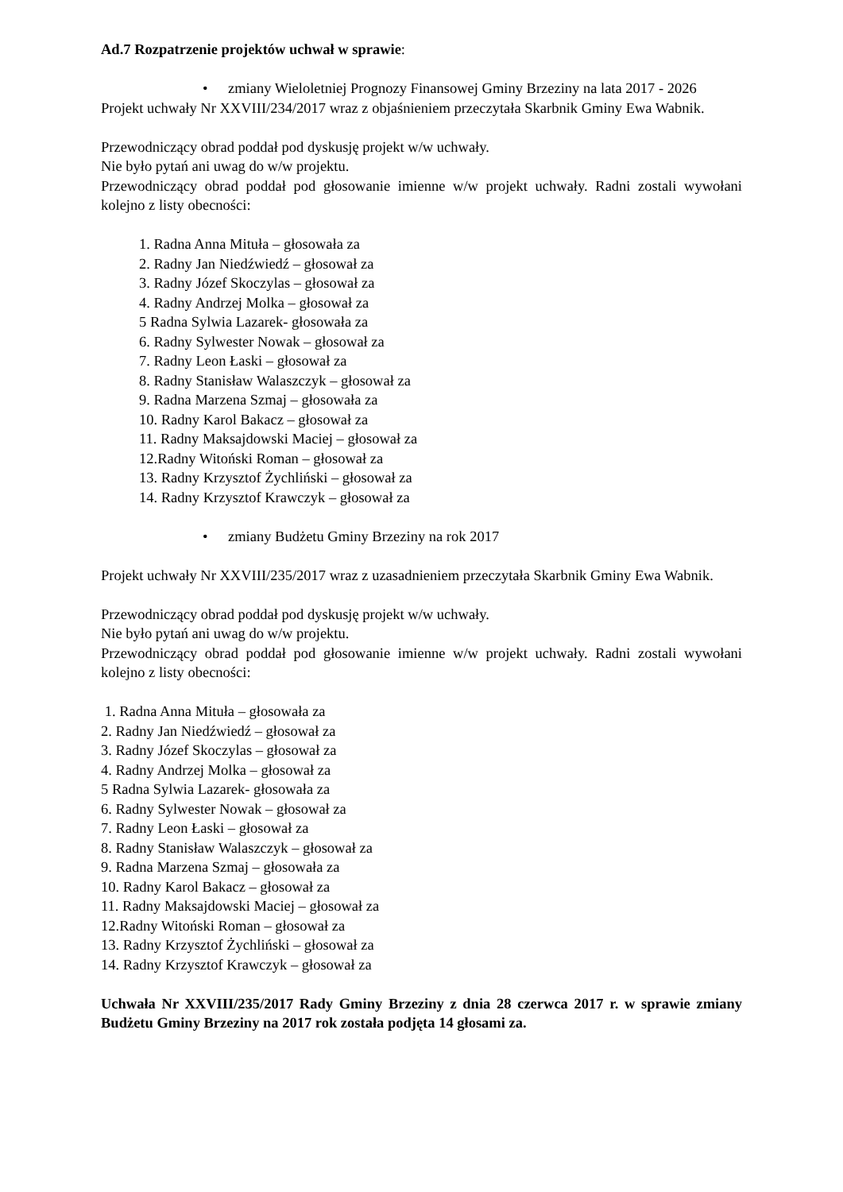Ad.7 Rozpatrzenie projektów uchwał w sprawie:
• zmiany Wieloletniej Prognozy Finansowej Gminy Brzeziny na lata 2017 - 2026
Projekt uchwały Nr XXVIII/234/2017 wraz z objaśnieniem przeczytała Skarbnik Gminy Ewa Wabnik.
Przewodniczący obrad poddał pod dyskusję projekt w/w uchwały.
Nie było pytań ani uwag do w/w projektu.
Przewodniczący obrad poddał pod głosowanie imienne w/w projekt uchwały. Radni zostali wywołani kolejno z listy obecności:
1. Radna Anna Mituła – głosowała za
2. Radny Jan Niedźwiedź – głosował za
3. Radny Józef Skoczylas – głosował za
4. Radny Andrzej Molka – głosował za
5 Radna Sylwia Lazarek- głosowała za
6. Radny Sylwester Nowak – głosował za
7. Radny Leon Łaski – głosował za
8. Radny Stanisław Walaszczyk – głosował za
9. Radna Marzena Szmaj – głosowała za
10. Radny Karol Bakacz – głosował za
11. Radny Maksajdowski Maciej – głosował za
12.Radny Witoński Roman – głosował za
13. Radny Krzysztof Żychliński – głosował za
14. Radny Krzysztof Krawczyk – głosował za
• zmiany Budżetu Gminy Brzeziny na rok 2017
Projekt uchwały Nr XXVIII/235/2017 wraz z uzasadnieniem przeczytała Skarbnik Gminy Ewa Wabnik.
Przewodniczący obrad poddał pod dyskusję projekt w/w uchwały.
Nie było pytań ani uwag do w/w projektu.
Przewodniczący obrad poddał pod głosowanie imienne w/w projekt uchwały. Radni zostali wywołani kolejno z listy obecności:
1. Radna Anna Mituła – głosowała za
2. Radny Jan Niedźwiedź – głosował za
3. Radny Józef Skoczylas – głosował za
4. Radny Andrzej Molka – głosował za
5 Radna Sylwia Lazarek- głosowała za
6. Radny Sylwester Nowak – głosował za
7. Radny Leon Łaski – głosował za
8. Radny Stanisław Walaszczyk – głosował za
9. Radna Marzena Szmaj – głosowała za
10. Radny Karol Bakacz – głosował za
11. Radny Maksajdowski Maciej – głosował za
12.Radny Witoński Roman – głosował za
13. Radny Krzysztof Żychliński – głosował za
14. Radny Krzysztof Krawczyk – głosował za
Uchwała Nr XXVIII/235/2017 Rady Gminy Brzeziny z dnia 28 czerwca 2017 r. w sprawie zmiany Budżetu Gminy Brzeziny na 2017 rok została podjęta 14 głosami za.